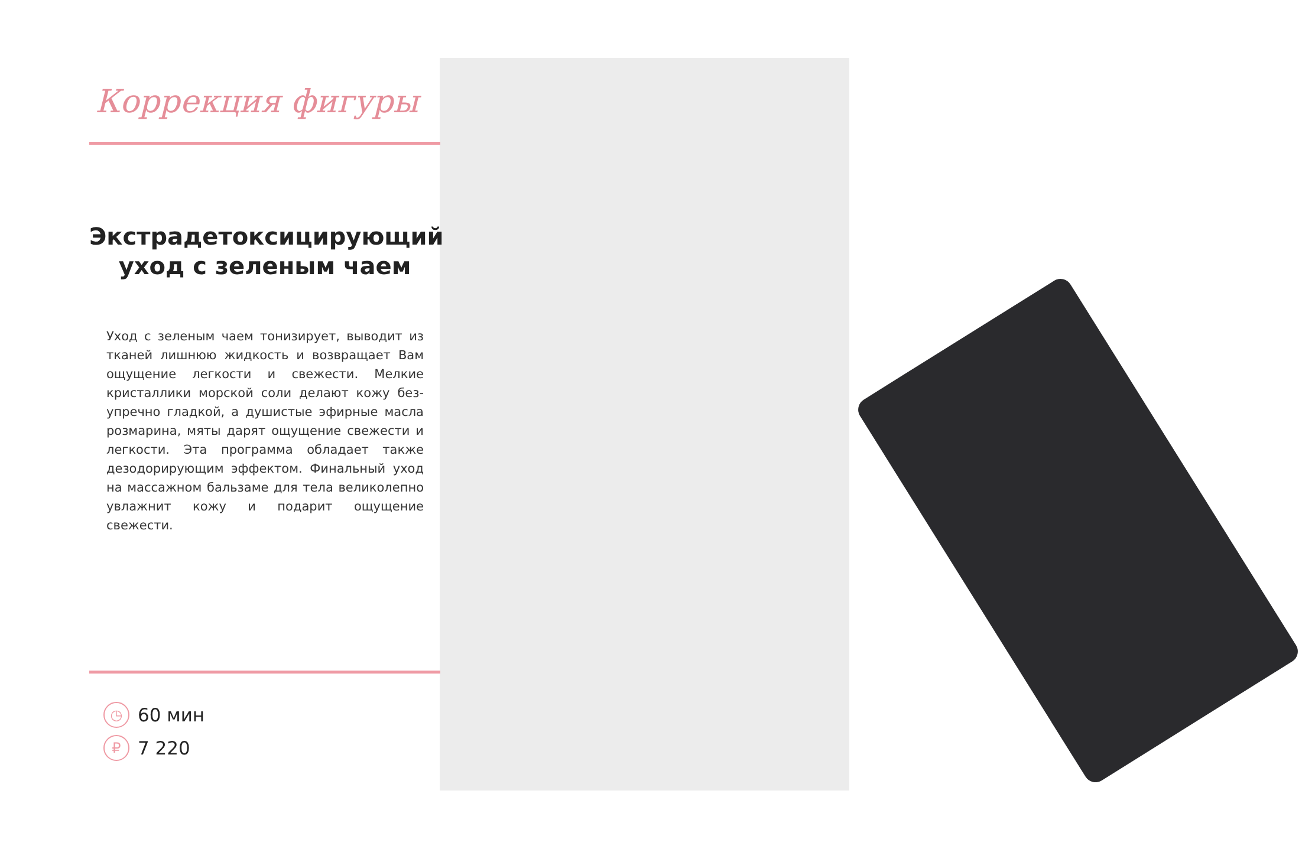Коррекция фигуры
Экстрадетоксицирующий
уход с зеленым чаем
Уход с зеленым чаем тонизирует, выводит из тканей лишнюю жидкость и возвращает Вам ощущение легкости и свежести. Мелкие кристаллики морской соли делают кожу без­упречно гладкой, а душистые эфирные масла розмарина, мяты дарят ощущение свежести и легкости. Эта программа обладает также дезодорирующим эффектом. Финальный уход на массажном бальзаме для тела великолепно увлажнит кожу и подарит ощущение свежести.
◷ 60 мин
₽ 7 220